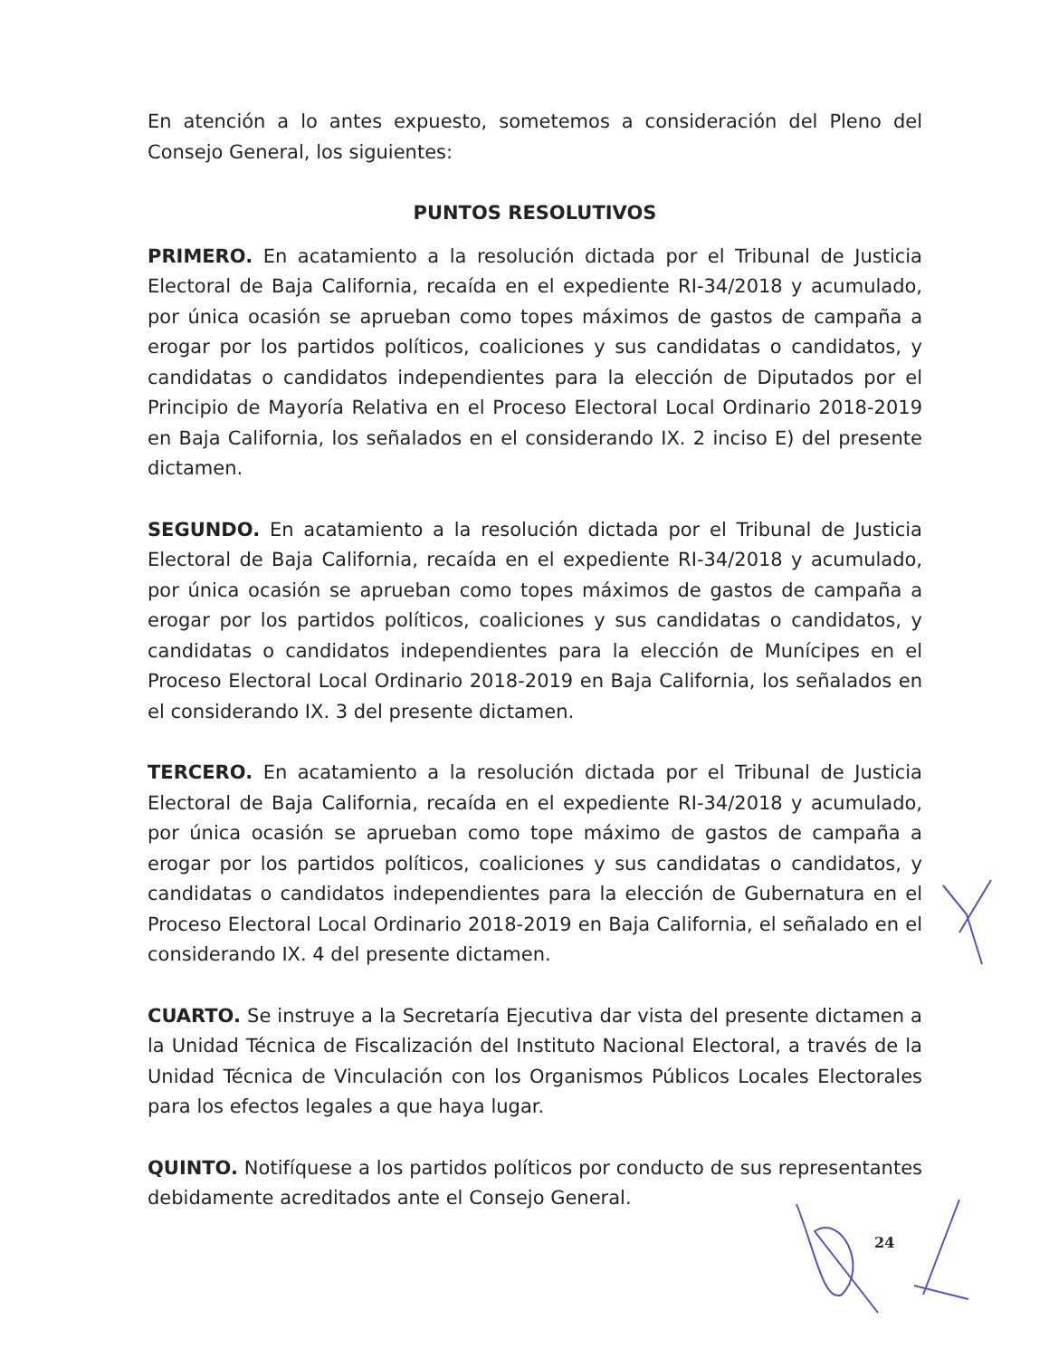En atención a lo antes expuesto, sometemos a consideración del Pleno del Consejo General, los siguientes:
PUNTOS RESOLUTIVOS
PRIMERO. En acatamiento a la resolución dictada por el Tribunal de Justicia Electoral de Baja California, recaída en el expediente RI-34/2018 y acumulado, por única ocasión se aprueban como topes máximos de gastos de campaña a erogar por los partidos políticos, coaliciones y sus candidatas o candidatos, y candidatas o candidatos independientes para la elección de Diputados por el Principio de Mayoría Relativa en el Proceso Electoral Local Ordinario 2018-2019 en Baja California, los señalados en el considerando IX. 2 inciso E) del presente dictamen.
SEGUNDO. En acatamiento a la resolución dictada por el Tribunal de Justicia Electoral de Baja California, recaída en el expediente RI-34/2018 y acumulado, por única ocasión se aprueban como topes máximos de gastos de campaña a erogar por los partidos políticos, coaliciones y sus candidatas o candidatos, y candidatas o candidatos independientes para la elección de Munícipes en el Proceso Electoral Local Ordinario 2018-2019 en Baja California, los señalados en el considerando IX. 3 del presente dictamen.
TERCERO. En acatamiento a la resolución dictada por el Tribunal de Justicia Electoral de Baja California, recaída en el expediente RI-34/2018 y acumulado, por única ocasión se aprueban como tope máximo de gastos de campaña a erogar por los partidos políticos, coaliciones y sus candidatas o candidatos, y candidatas o candidatos independientes para la elección de Gubernatura en el Proceso Electoral Local Ordinario 2018-2019 en Baja California, el señalado en el considerando IX. 4 del presente dictamen.
CUARTO. Se instruye a la Secretaría Ejecutiva dar vista del presente dictamen a la Unidad Técnica de Fiscalización del Instituto Nacional Electoral, a través de la Unidad Técnica de Vinculación con los Organismos Públicos Locales Electorales para los efectos legales a que haya lugar.
QUINTO. Notifíquese a los partidos políticos por conducto de sus representantes debidamente acreditados ante el Consejo General.
24